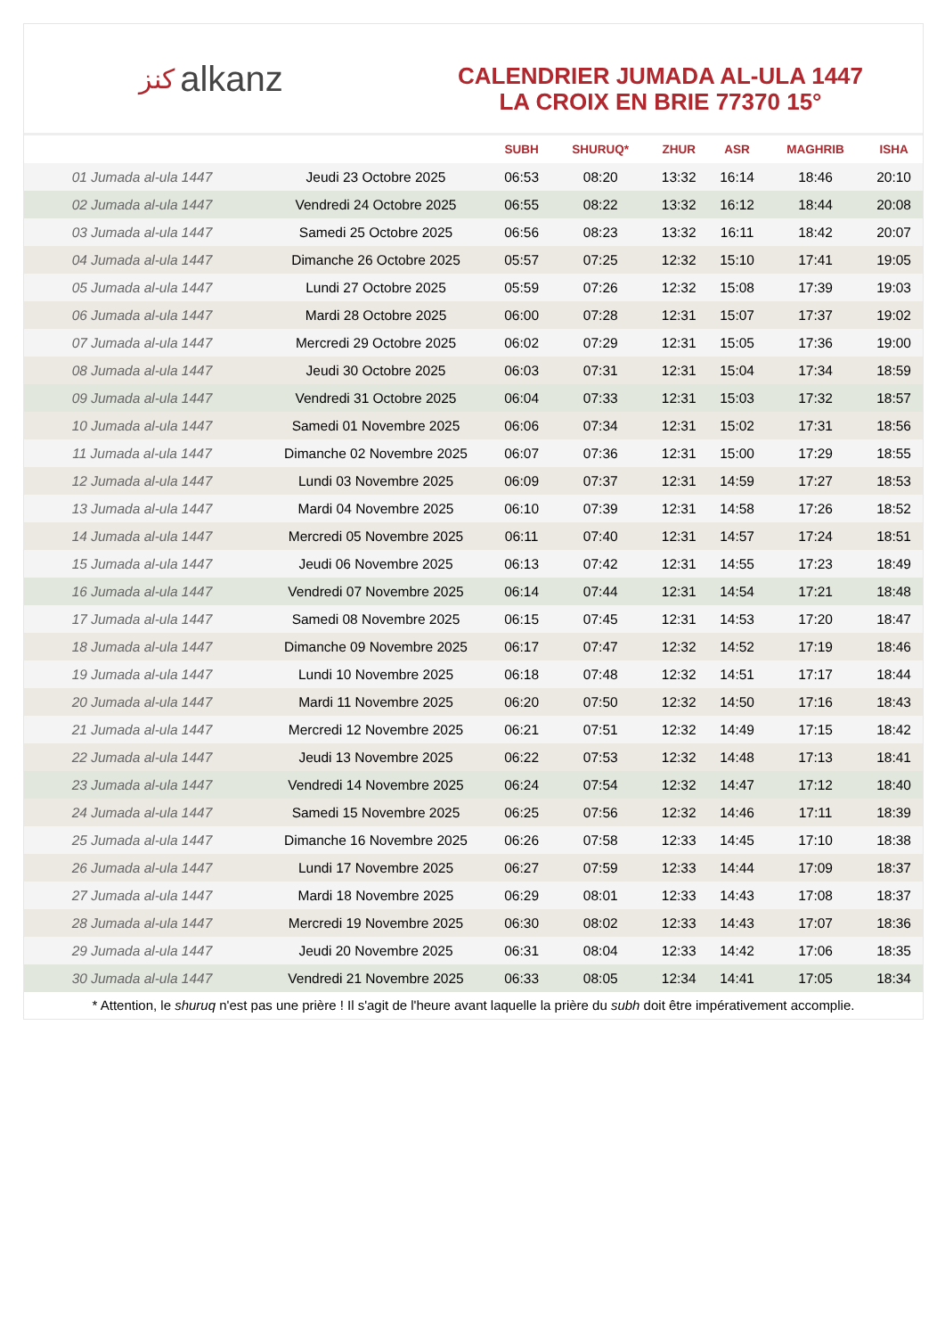ﻛﻨﺰ alkanz
CALENDRIER JUMADA AL-ULA 1447
LA CROIX EN BRIE 77370 15°
| | | SUBH | SHURUQ* | ZHUR | ASR | MAGHRIB | ISHA |
| --- | --- | --- | --- | --- | --- | --- | --- |
| 01 Jumada al-ula 1447 | Jeudi 23 Octobre 2025 | 06:53 | 08:20 | 13:32 | 16:14 | 18:46 | 20:10 |
| 02 Jumada al-ula 1447 | Vendredi 24 Octobre 2025 | 06:55 | 08:22 | 13:32 | 16:12 | 18:44 | 20:08 |
| 03 Jumada al-ula 1447 | Samedi 25 Octobre 2025 | 06:56 | 08:23 | 13:32 | 16:11 | 18:42 | 20:07 |
| 04 Jumada al-ula 1447 | Dimanche 26 Octobre 2025 | 05:57 | 07:25 | 12:32 | 15:10 | 17:41 | 19:05 |
| 05 Jumada al-ula 1447 | Lundi 27 Octobre 2025 | 05:59 | 07:26 | 12:32 | 15:08 | 17:39 | 19:03 |
| 06 Jumada al-ula 1447 | Mardi 28 Octobre 2025 | 06:00 | 07:28 | 12:31 | 15:07 | 17:37 | 19:02 |
| 07 Jumada al-ula 1447 | Mercredi 29 Octobre 2025 | 06:02 | 07:29 | 12:31 | 15:05 | 17:36 | 19:00 |
| 08 Jumada al-ula 1447 | Jeudi 30 Octobre 2025 | 06:03 | 07:31 | 12:31 | 15:04 | 17:34 | 18:59 |
| 09 Jumada al-ula 1447 | Vendredi 31 Octobre 2025 | 06:04 | 07:33 | 12:31 | 15:03 | 17:32 | 18:57 |
| 10 Jumada al-ula 1447 | Samedi 01 Novembre 2025 | 06:06 | 07:34 | 12:31 | 15:02 | 17:31 | 18:56 |
| 11 Jumada al-ula 1447 | Dimanche 02 Novembre 2025 | 06:07 | 07:36 | 12:31 | 15:00 | 17:29 | 18:55 |
| 12 Jumada al-ula 1447 | Lundi 03 Novembre 2025 | 06:09 | 07:37 | 12:31 | 14:59 | 17:27 | 18:53 |
| 13 Jumada al-ula 1447 | Mardi 04 Novembre 2025 | 06:10 | 07:39 | 12:31 | 14:58 | 17:26 | 18:52 |
| 14 Jumada al-ula 1447 | Mercredi 05 Novembre 2025 | 06:11 | 07:40 | 12:31 | 14:57 | 17:24 | 18:51 |
| 15 Jumada al-ula 1447 | Jeudi 06 Novembre 2025 | 06:13 | 07:42 | 12:31 | 14:55 | 17:23 | 18:49 |
| 16 Jumada al-ula 1447 | Vendredi 07 Novembre 2025 | 06:14 | 07:44 | 12:31 | 14:54 | 17:21 | 18:48 |
| 17 Jumada al-ula 1447 | Samedi 08 Novembre 2025 | 06:15 | 07:45 | 12:31 | 14:53 | 17:20 | 18:47 |
| 18 Jumada al-ula 1447 | Dimanche 09 Novembre 2025 | 06:17 | 07:47 | 12:32 | 14:52 | 17:19 | 18:46 |
| 19 Jumada al-ula 1447 | Lundi 10 Novembre 2025 | 06:18 | 07:48 | 12:32 | 14:51 | 17:17 | 18:44 |
| 20 Jumada al-ula 1447 | Mardi 11 Novembre 2025 | 06:20 | 07:50 | 12:32 | 14:50 | 17:16 | 18:43 |
| 21 Jumada al-ula 1447 | Mercredi 12 Novembre 2025 | 06:21 | 07:51 | 12:32 | 14:49 | 17:15 | 18:42 |
| 22 Jumada al-ula 1447 | Jeudi 13 Novembre 2025 | 06:22 | 07:53 | 12:32 | 14:48 | 17:13 | 18:41 |
| 23 Jumada al-ula 1447 | Vendredi 14 Novembre 2025 | 06:24 | 07:54 | 12:32 | 14:47 | 17:12 | 18:40 |
| 24 Jumada al-ula 1447 | Samedi 15 Novembre 2025 | 06:25 | 07:56 | 12:32 | 14:46 | 17:11 | 18:39 |
| 25 Jumada al-ula 1447 | Dimanche 16 Novembre 2025 | 06:26 | 07:58 | 12:33 | 14:45 | 17:10 | 18:38 |
| 26 Jumada al-ula 1447 | Lundi 17 Novembre 2025 | 06:27 | 07:59 | 12:33 | 14:44 | 17:09 | 18:37 |
| 27 Jumada al-ula 1447 | Mardi 18 Novembre 2025 | 06:29 | 08:01 | 12:33 | 14:43 | 17:08 | 18:37 |
| 28 Jumada al-ula 1447 | Mercredi 19 Novembre 2025 | 06:30 | 08:02 | 12:33 | 14:43 | 17:07 | 18:36 |
| 29 Jumada al-ula 1447 | Jeudi 20 Novembre 2025 | 06:31 | 08:04 | 12:33 | 14:42 | 17:06 | 18:35 |
| 30 Jumada al-ula 1447 | Vendredi 21 Novembre 2025 | 06:33 | 08:05 | 12:34 | 14:41 | 17:05 | 18:34 |
* Attention, le shuruq n'est pas une prière ! Il s'agit de l'heure avant laquelle la prière du subh doit être impérativement accomplie.